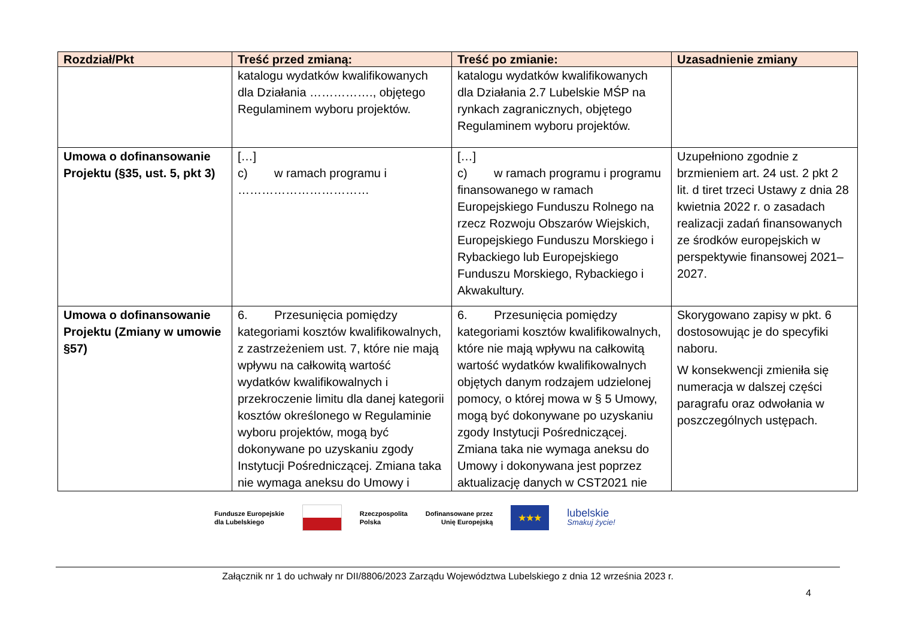| Rozdział/Pkt | Treść przed zmianą: | Treść po zmianie: | Uzasadnienie zmiany |
| --- | --- | --- | --- |
| | katalogu wydatków kwalifikowanych dla Działania ……………., objętego Regulaminem wyboru projektów. | katalogu wydatków kwalifikowanych dla Działania 2.7 Lubelskie MŚP na rynkach zagranicznych, objętego Regulaminem wyboru projektów. | |
| Umowa o dofinansowanie Projektu (§35, ust. 5, pkt 3) | […] c) w ramach programu i …………………………… | […] c) w ramach programu i programu finansowanego w ramach Europejskiego Funduszu Rolnego na rzecz Rozwoju Obszarów Wiejskich, Europejskiego Funduszu Morskiego i Rybackiego lub Europejskiego Funduszu Morskiego, Rybackiego i Akwakultury. | Uzupełniono zgodnie z brzmieniem art. 24 ust. 2 pkt 2 lit. d tiret trzeci Ustawy z dnia 28 kwietnia 2022 r. o zasadach realizacji zadań finansowanych ze środków europejskich w perspektywie finansowej 2021–2027. |
| Umowa o dofinansowanie Projektu (Zmiany w umowie §57) | 6. Przesunięcia pomiędzy kategoriami kosztów kwalifikowalnych, z zastrzeżeniem ust. 7, które nie mają wpływu na całkowitą wartość wydatków kwalifikowalnych i przekroczenie limitu dla danej kategorii kosztów określonego w Regulaminie wyboru projektów, mogą być dokonywane po uzyskaniu zgody Instytucji Pośredniczącej. Zmiana taka nie wymaga aneksu do Umowy i | 6. Przesunięcia pomiędzy kategoriami kosztów kwalifikowalnych, które nie mają wpływu na całkowitą wartość wydatków kwalifikowalnych objętych danym rodzajem udzielonej pomocy, o której mowa w § 5 Umowy, mogą być dokonywane po uzyskaniu zgody Instytucji Pośredniczącej. Zmiana taka nie wymaga aneksu do Umowy i dokonywana jest poprzez aktualizację danych w CST2021 nie | Skorygowano zapisy w pkt. 6 dostosowując je do specyfiki naboru. W konsekwencji zmieniła się numeracja w dalszej części paragrafu oraz odwołania w poszczególnych ustępach. |
Fundusze Europejskie
dla Lubelskiego
Rzeczpospolita
Polska
Dofinansowane przez
Unię Europejską
★★★
lubelskie
Smakuj życie!
Załącznik nr 1 do uchwały nr DII/8806/2023 Zarządu Województwa Lubelskiego z dnia 12 września 2023 r.
4